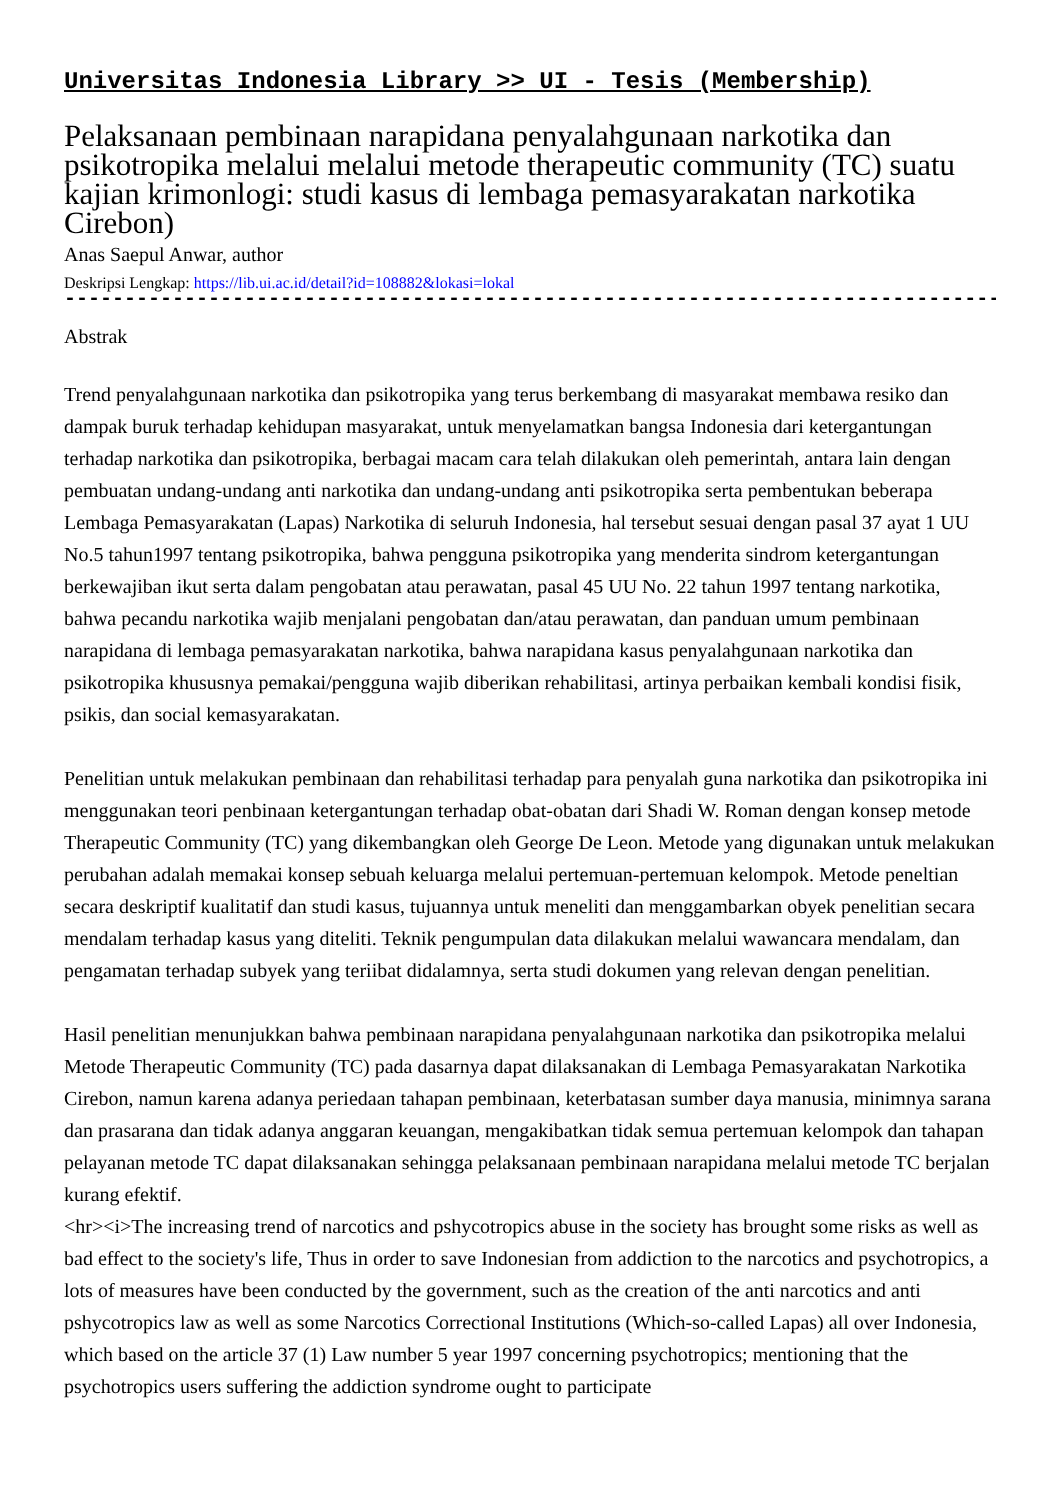Universitas Indonesia Library >> UI - Tesis (Membership)
Pelaksanaan pembinaan narapidana penyalahgunaan narkotika dan psikotropika melalui melalui metode therapeutic community (TC) suatu kajian krimonlogi: studi kasus di lembaga pemasyarakatan narkotika Cirebon)
Anas Saepul Anwar, author
Deskripsi Lengkap: https://lib.ui.ac.id/detail?id=108882&lokasi=lokal
------------------------------------------------------------------------------------------
Abstrak
Trend penyalahgunaan narkotika dan psikotropika yang terus berkembang di masyarakat membawa resiko dan dampak buruk terhadap kehidupan masyarakat, untuk menyelamatkan bangsa Indonesia dari ketergantungan terhadap narkotika dan psikotropika, berbagai macam cara telah dilakukan oleh pemerintah, antara lain dengan pembuatan undang-undang anti narkotika dan undang-undang anti psikotropika serta pembentukan beberapa Lembaga Pemasyarakatan (Lapas) Narkotika di seluruh Indonesia, hal tersebut sesuai dengan pasal 37 ayat 1 UU No.5 tahun1997 tentang psikotropika, bahwa pengguna psikotropika yang menderita sindrom ketergantungan berkewajiban ikut serta dalam pengobatan atau perawatan, pasal 45 UU No. 22 tahun 1997 tentang narkotika, bahwa pecandu narkotika wajib menjalani pengobatan dan/atau perawatan, dan panduan umum pembinaan narapidana di lembaga pemasyarakatan narkotika, bahwa narapidana kasus penyalahgunaan narkotika dan psikotropika khususnya pemakai/pengguna wajib diberikan rehabilitasi, artinya perbaikan kembali kondisi fisik, psikis, dan social kemasyarakatan.
Penelitian untuk melakukan pembinaan dan rehabilitasi terhadap para penyalah guna narkotika dan psikotropika ini menggunakan teori penbinaan ketergantungan terhadap obat-obatan dari Shadi W. Roman dengan konsep metode Therapeutic Community (TC) yang dikembangkan oleh George De Leon. Metode yang digunakan untuk melakukan perubahan adalah memakai konsep sebuah keluarga melalui pertemuan-pertemuan kelompok. Metode peneltian secara deskriptif kualitatif dan studi kasus, tujuannya untuk meneliti dan menggambarkan obyek penelitian secara mendalam terhadap kasus yang diteliti. Teknik pengumpulan data dilakukan melalui wawancara mendalam, dan pengamatan terhadap subyek yang teriibat didalamnya, serta studi dokumen yang relevan dengan penelitian.
Hasil penelitian menunjukkan bahwa pembinaan narapidana penyalahgunaan narkotika dan psikotropika melalui Metode Therapeutic Community (TC) pada dasarnya dapat dilaksanakan di Lembaga Pemasyarakatan Narkotika Cirebon, namun karena adanya periedaan tahapan pembinaan, keterbatasan sumber daya manusia, minimnya sarana dan prasarana dan tidak adanya anggaran keuangan, mengakibatkan tidak semua pertemuan kelompok dan tahapan pelayanan metode TC dapat dilaksanakan sehingga pelaksanaan pembinaan narapidana melalui metode TC berjalan kurang efektif.
<hr><i>The increasing trend of narcotics and pshycotropics abuse in the society has brought some risks as well as bad effect to the society's life, Thus in order to save Indonesian from addiction to the narcotics and psychotropics, a lots of measures have been conducted by the government, such as the creation of the anti narcotics and anti pshycotropics law as well as some Narcotics Correctional Institutions (Which-so-called Lapas) all over Indonesia, which based on the article 37 (1) Law number 5 year 1997 concerning psychotropics; mentioning that the psychotropics users suffering the addiction syndrome ought to participate